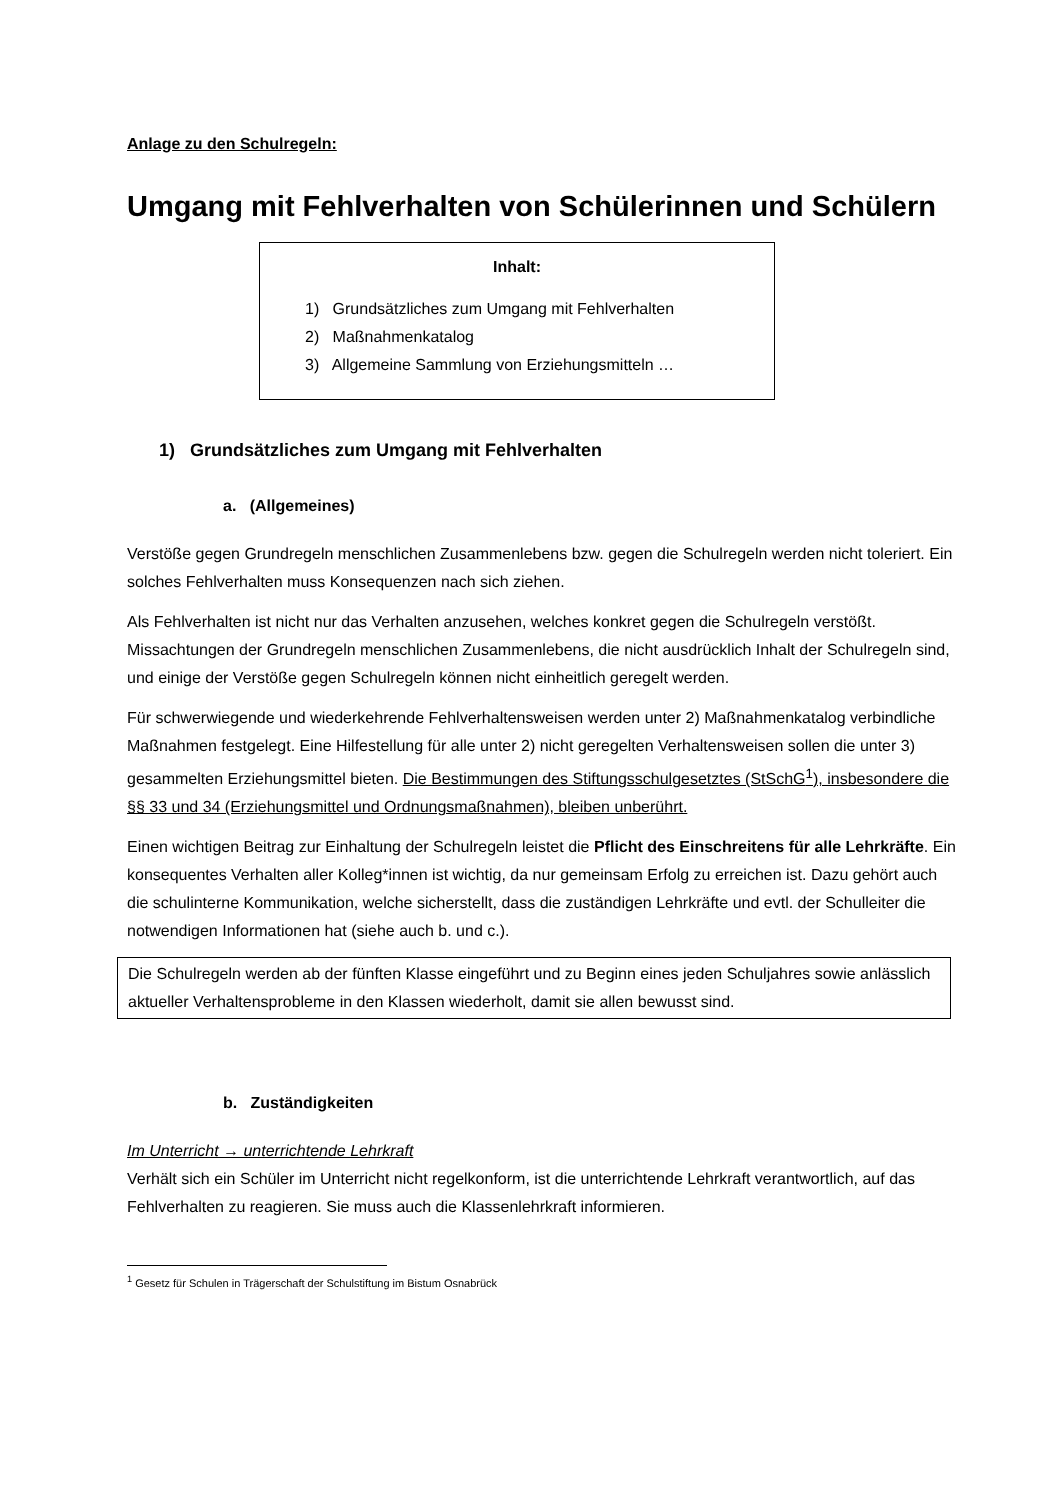Anlage zu den Schulregeln:
Umgang mit Fehlverhalten von Schülerinnen und Schülern
Inhalt:
1) Grundsätzliches zum Umgang mit Fehlverhalten
2) Maßnahmenkatalog
3) Allgemeine Sammlung von Erziehungsmitteln …
1) Grundsätzliches zum Umgang mit Fehlverhalten
a. (Allgemeines)
Verstöße gegen Grundregeln menschlichen Zusammenlebens bzw. gegen die Schulregeln werden nicht toleriert. Ein solches Fehlverhalten muss Konsequenzen nach sich ziehen.
Als Fehlverhalten ist nicht nur das Verhalten anzusehen, welches konkret gegen die Schulregeln verstößt. Missachtungen der Grundregeln menschlichen Zusammenlebens, die nicht ausdrücklich Inhalt der Schulregeln sind, und einige der Verstöße gegen Schulregeln können nicht einheitlich geregelt werden.
Für schwerwiegende und wiederkehrende Fehlverhaltensweisen werden unter 2) Maßnahmenkatalog verbindliche Maßnahmen festgelegt. Eine Hilfestellung für alle unter 2) nicht geregelten Verhaltensweisen sollen die unter 3) gesammelten Erziehungsmittel bieten. Die Bestimmungen des Stiftungsschulgesetztes (StSchG<sup>1</sup>), insbesondere die §§ 33 und 34 (Erziehungsmittel und Ordnungsmaßnahmen), bleiben unberührt.
Einen wichtigen Beitrag zur Einhaltung der Schulregeln leistet die Pflicht des Einschreitens für alle Lehrkräfte. Ein konsequentes Verhalten aller Kolleg*innen ist wichtig, da nur gemeinsam Erfolg zu erreichen ist. Dazu gehört auch die schulinterne Kommunikation, welche sicherstellt, dass die zuständigen Lehrkräfte und evtl. der Schulleiter die notwendigen Informationen hat (siehe auch b. und c.).
Die Schulregeln werden ab der fünften Klasse eingeführt und zu Beginn eines jeden Schuljahres sowie anlässlich aktueller Verhaltensprobleme in den Klassen wiederholt, damit sie allen bewusst sind.
b. Zuständigkeiten
Im Unterricht → unterrichtende Lehrkraft
Verhält sich ein Schüler im Unterricht nicht regelkonform, ist die unterrichtende Lehrkraft verantwortlich, auf das Fehlverhalten zu reagieren. Sie muss auch die Klassenlehrkraft informieren.
<sup>1</sup> Gesetz für Schulen in Trägerschaft der Schulstiftung im Bistum Osnabrück